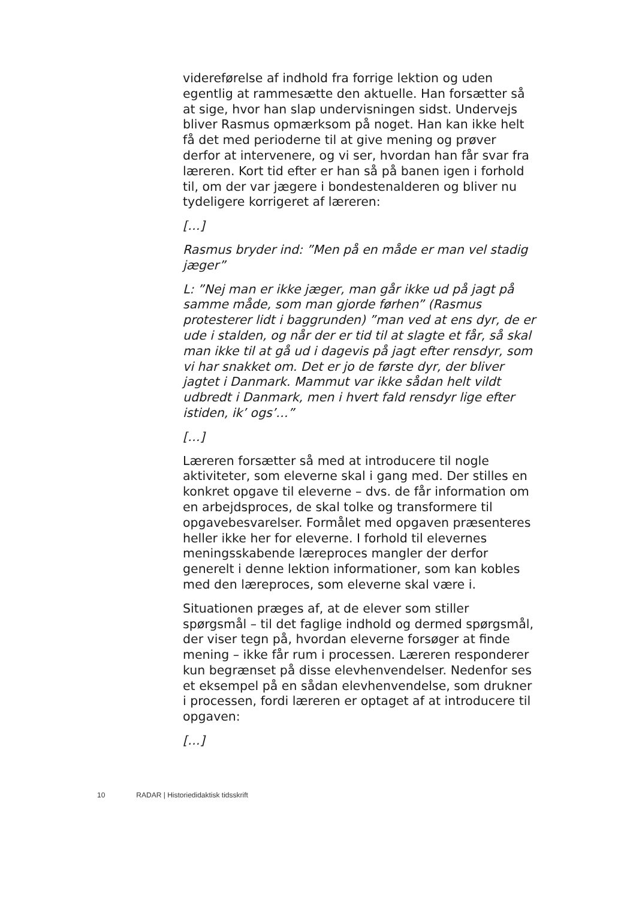videreførelse af indhold fra forrige lektion og uden egentlig at rammesætte den aktuelle. Han forsætter så at sige, hvor han slap undervisningen sidst. Undervejs bliver Rasmus opmærksom på noget. Han kan ikke helt få det med perioderne til at give mening og prøver derfor at intervenere, og vi ser, hvordan han får svar fra læreren. Kort tid efter er han så på banen igen i forhold til, om der var jægere i bondestenalderen og bliver nu tydeligere korrigeret af læreren:
[…]
Rasmus bryder ind: ”Men på en måde er man vel stadig jæger”
L: ”Nej man er ikke jæger, man går ikke ud på jagt på samme måde, som man gjorde førhen” (Rasmus protesterer lidt i baggrunden) ”man ved at ens dyr, de er ude i stalden, og når der er tid til at slagte et får, så skal man ikke til at gå ud i dagevis på jagt efter rensdyr, som vi har snakket om. Det er jo de første dyr, der bliver jagtet i Danmark. Mammut var ikke sådan helt vildt udbredt i Danmark, men i hvert fald rensdyr lige efter istiden, ik’ ogs’…”
[…]
Læreren forsætter så med at introducere til nogle aktiviteter, som eleverne skal i gang med. Der stilles en konkret opgave til eleverne – dvs. de får information om en arbejdsproces, de skal tolke og transformere til opgavebesvarelser. Formålet med opgaven præsenteres heller ikke her for eleverne. I forhold til elevernes meningsskabende læreproces mangler der derfor generelt i denne lektion informationer, som kan kobles med den læreproces, som eleverne skal være i.
Situationen præges af, at de elever som stiller spørgsmål – til det faglige indhold og dermed spørgsmål, der viser tegn på, hvordan eleverne forsøger at finde mening – ikke får rum i processen. Læreren responderer kun begrænset på disse elevhenvendelser. Nedenfor ses et eksempel på en sådan elevhenvendelse, som drukner i processen, fordi læreren er optaget af at introducere til opgaven:
[…]
10 RADAR | Historiedidaktisk tidsskrift